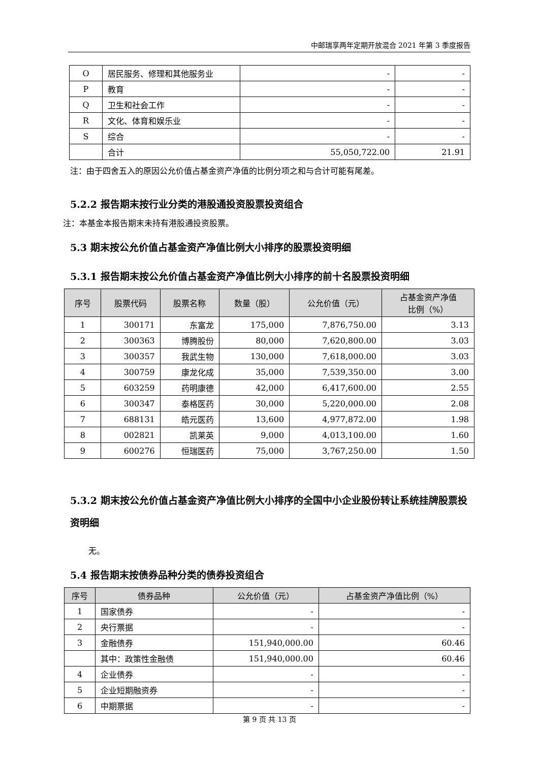中邮瑞享两年定期开放混合 2021 年第 3 季度报告
| O | 居民服务、修理和其他服务业 | - | - |
| P | 教育 | - | - |
| Q | 卫生和社会工作 | - | - |
| R | 文化、体育和娱乐业 | - | - |
| S | 综合 | - | - |
| | 合计 | 55,050,722.00 | 21.91 |
注：由于四舍五入的原因公允价值占基金资产净值的比例分项之和与合计可能有尾差。
5.2.2 报告期末按行业分类的港股通投资股票投资组合
注：本基金本报告期末未持有港股通投资股票。
5.3 期末按公允价值占基金资产净值比例大小排序的股票投资明细
5.3.1 报告期末按公允价值占基金资产净值比例大小排序的前十名股票投资明细
| 序号 | 股票代码 | 股票名称 | 数量（股） | 公允价值（元） | 占基金资产净值 比例（%） |
| --- | --- | --- | --- | --- | --- |
| 1 | 300171 | 东富龙 | 175,000 | 7,876,750.00 | 3.13 |
| 2 | 300363 | 博腾股份 | 80,000 | 7,620,800.00 | 3.03 |
| 3 | 300357 | 我武生物 | 130,000 | 7,618,000.00 | 3.03 |
| 4 | 300759 | 康龙化成 | 35,000 | 7,539,350.00 | 3.00 |
| 5 | 603259 | 药明康德 | 42,000 | 6,417,600.00 | 2.55 |
| 6 | 300347 | 泰格医药 | 30,000 | 5,220,000.00 | 2.08 |
| 7 | 688131 | 皓元医药 | 13,600 | 4,977,872.00 | 1.98 |
| 8 | 002821 | 凯莱英 | 9,000 | 4,013,100.00 | 1.60 |
| 9 | 600276 | 恒瑞医药 | 75,000 | 3,767,250.00 | 1.50 |
5.3.2 期末按公允价值占基金资产净值比例大小排序的全国中小企业股份转让系统挂牌股票投资明细
无。
5.4 报告期末按债券品种分类的债券投资组合
| 序号 | 债券品种 | 公允价值（元） | 占基金资产净值比例（%） |
| --- | --- | --- | --- |
| 1 | 国家债券 | - | - |
| 2 | 央行票据 | - | - |
| 3 | 金融债券 | 151,940,000.00 | 60.46 |
| | 其中：政策性金融债 | 151,940,000.00 | 60.46 |
| 4 | 企业债券 | - | - |
| 5 | 企业短期融资券 | - | - |
| 6 | 中期票据 | - | - |
第 9 页 共 13 页